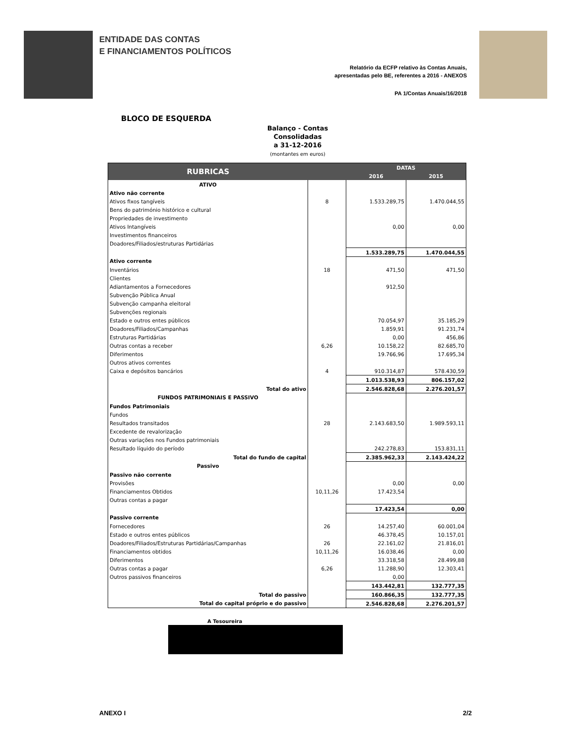ENTIDADE DAS CONTAS
E FINANCIAMENTOS POLÍTICOS
Relatório da ECFP relativo às Contas Anuais,
apresentadas pelo BE, referentes a 2016 - ANEXOS
PA 1/Contas Anuais/16/2018
BLOCO DE ESQUERDA
Balanço - Contas
Consolidadas
a 31-12-2016
(montantes em euros)
| RUBRICAS | | DATAS | |
| --- | --- | --- | --- |
| | | 2016 | 2015 |
| ATIVO | | | |
| Ativo não corrente | | | |
| Ativos fixos tangíveis | 8 | 1.533.289,75 | 1.470.044,55 |
| Bens do património histórico e cultural | | | |
| Propriedades de investimento | | | |
| Ativos Intangíveis | | 0,00 | 0,00 |
| Investimentos financeiros | | | |
| Doadores/Filiados/estruturas Partidárias | | | |
| | | 1.533.289,75 | 1.470.044,55 |
| Ativo corrente | | | |
| Inventários | 18 | 471,50 | 471,50 |
| Clientes | | | |
| Adiantamentos a Fornecedores | | 912,50 | |
| Subvenção Pública Anual | | | |
| Subvenção campanha eleitoral | | | |
| Subvenções regionais | | | |
| Estado e outros entes públicos | | 70.054,97 | 35.185,29 |
| Doadores/Filiados/Campanhas | | 1.859,91 | 91.231,74 |
| Estruturas Partidárias | | 0,00 | 456,86 |
| Outras contas a receber | 6,26 | 10.158,22 | 82.685,70 |
| Diferimentos | | 19.766,96 | 17.695,34 |
| Outros ativos correntes | | | |
| Caixa e depósitos bancários | 4 | 910.314,87 | 578.430,59 |
| | | 1.013.538,93 | 806.157,02 |
| Total do ativo | | 2.546.828,68 | 2.276.201,57 |
| FUNDOS PATRIMONIAIS E PASSIVO | | | |
| Fundos Patrimoniais | | | |
| Fundos | | | |
| Resultados transitados | 28 | 2.143.683,50 | 1.989.593,11 |
| Excedente de revalorização | | | |
| Outras variações nos Fundos patrimoniais | | | |
| Resultado líquido do período | | 242.278,83 | 153.831,11 |
| Total do fundo de capital | | 2.385.962,33 | 2.143.424,22 |
| Passivo | | | |
| Passivo não corrente | | | |
| Provisões | | 0,00 | 0,00 |
| Financiamentos Obtidos | 10,11,26 | 17.423,54 | |
| Outras contas a pagar | | | |
| | | 17.423,54 | 0,00 |
| Passivo corrente | | | |
| Fornecedores | 26 | 14.257,40 | 60.001,04 |
| Estado e outros entes públicos | | 46.378,45 | 10.157,01 |
| Doadores/Filiados/Estruturas Partidárias/Campanhas | 26 | 22.161,02 | 21.816,01 |
| Financiamentos obtidos | 10,11,26 | 16.038,46 | 0,00 |
| Diferimentos | | 33.318,58 | 28.499,88 |
| Outras contas a pagar | 6,26 | 11.288,90 | 12.303,41 |
| Outros passivos financeiros | | 0,00 | |
| | | 143.442,81 | 132.777,35 |
| Total do passivo | | 160.866,35 | 132.777,35 |
| Total do capital próprio e do passivo | | 2.546.828,68 | 2.276.201,57 |
A Tesoureira
ANEXO I 2/2